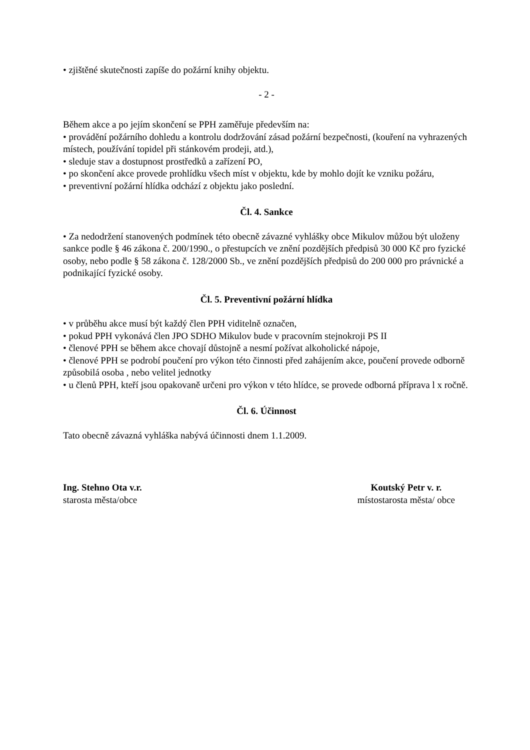• zjištěné skutečnosti zapíše do požární knihy objektu.
- 2 -
Během akce a po jejím skončení se PPH zaměřuje především na:
• provádění požárního dohledu a kontrolu dodržování zásad požární bezpečnosti, (kouření na vyhrazených místech, používání topidel při stánkovém prodeji, atd.),
• sleduje stav a dostupnost prostředků a zařízení PO,
• po skončení akce provede prohlídku všech míst v objektu, kde by mohlo dojít ke vzniku požáru,
• preventivní požární hlídka odchází z objektu jako poslední.
Čl. 4. Sankce
• Za nedodržení stanovených podmínek této obecně závazné vyhlášky obce Mikulov můžou být uloženy sankce podle § 46 zákona č. 200/1990., o přestupcích ve znění pozdějších předpisů 30 000 Kč pro fyzické osoby, nebo podle § 58 zákona č. 128/2000 Sb., ve znění pozdějších předpisů do 200 000 pro právnické a podnikající fyzické osoby.
Čl. 5. Preventivní požární hlídka
• v průběhu akce musí být každý člen PPH viditelně označen,
• pokud PPH vykonává člen JPO SDHO Mikulov bude v pracovním stejnokroji PS II
• členové PPH se během akce chovají důstojně a nesmí požívat alkoholické nápoje,
• členové PPH se podrobí poučení pro výkon této činnosti před zahájením akce, poučení provede odborně způsobilá osoba , nebo velitel jednotky
• u členů PPH, kteří jsou opakovaně určeni pro výkon v této hlídce, se provede odborná příprava l x ročně.
Čl. 6. Účinnost
Tato obecně závazná vyhláška nabývá účinnosti dnem 1.1.2009.
Ing. Stehno Ota v.r.
starosta města/obce
Koutský Petr v. r.
místostarosta města/ obce